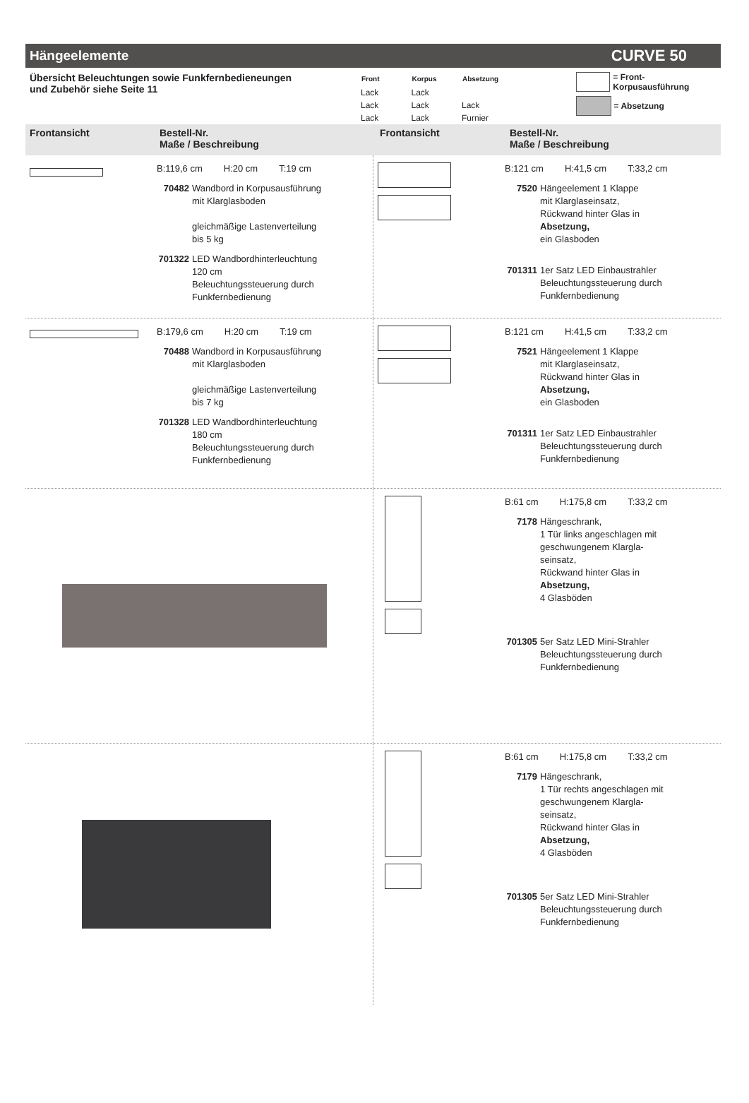Hängeelemente CURVE 50
Übersicht Beleuchtungen sowie Funkfernbedieneungen
und Zubehör siehe Seite 11
| Front | Korpus | Absetzung |
| --- | --- | --- |
| Lack | Lack | |
| Lack | Lack | Lack |
| Lack | Lack | Furnier |
= Front- Korpusausführung
= Absetzung
Frontansicht Bestell-Nr.
Maße / Beschreibung
Frontansicht Bestell-Nr.
Maße / Beschreibung
B:119,6 cm H:20 cm T:19 cm
70482 Wandbord in Korpusausführung
mit Klarglasboden
gleichmäßige Lastenverteilung
bis 5 kg
701322
LED Wandbordhinterleuchtung
120 cm
Beleuchtungssteuerung durch
Funkfernbedienung
B:121 cm H:41,5 cm T:33,2 cm
7520 Hängeelement 1 Klappe
mit Klarglaseinsatz,
Rückwand hinter Glas in
Absetzung,
ein Glasboden
701311
1er Satz LED Einbaustrahler
Beleuchtungssteuerung durch
Funkfernbedienung
B:179,6 cm H:20 cm T:19 cm
70488 Wandbord in Korpusausführung
mit Klarglasboden
gleichmäßige Lastenverteilung
bis 7 kg
701328
LED Wandbordhinterleuchtung
180 cm
Beleuchtungssteuerung durch
Funkfernbedienung
B:121 cm H:41,5 cm T:33,2 cm
7521 Hängeelement 1 Klappe
mit Klarglaseinsatz,
Rückwand hinter Glas in
Absetzung,
ein Glasboden
701311
1er Satz LED Einbaustrahler
Beleuchtungssteuerung durch
Funkfernbedienung
B:61 cm H:175,8 cm T:33,2 cm
7178 Hängeschrank,
1 Tür links angeschlagen mit
geschwungenem Klargla-
seinsatz,
Rückwand hinter Glas in
Absetzung,
4 Glasböden
701305
5er Satz LED Mini-Strahler
Beleuchtungssteuerung durch
Funkfernbedienung
B:61 cm H:175,8 cm T:33,2 cm
7179 Hängeschrank,
1 Tür rechts angeschlagen mit
geschwungenem Klargla-
seinsatz,
Rückwand hinter Glas in
Absetzung,
4 Glasböden
701305
5er Satz LED Mini-Strahler
Beleuchtungssteuerung durch
Funkfernbedienung